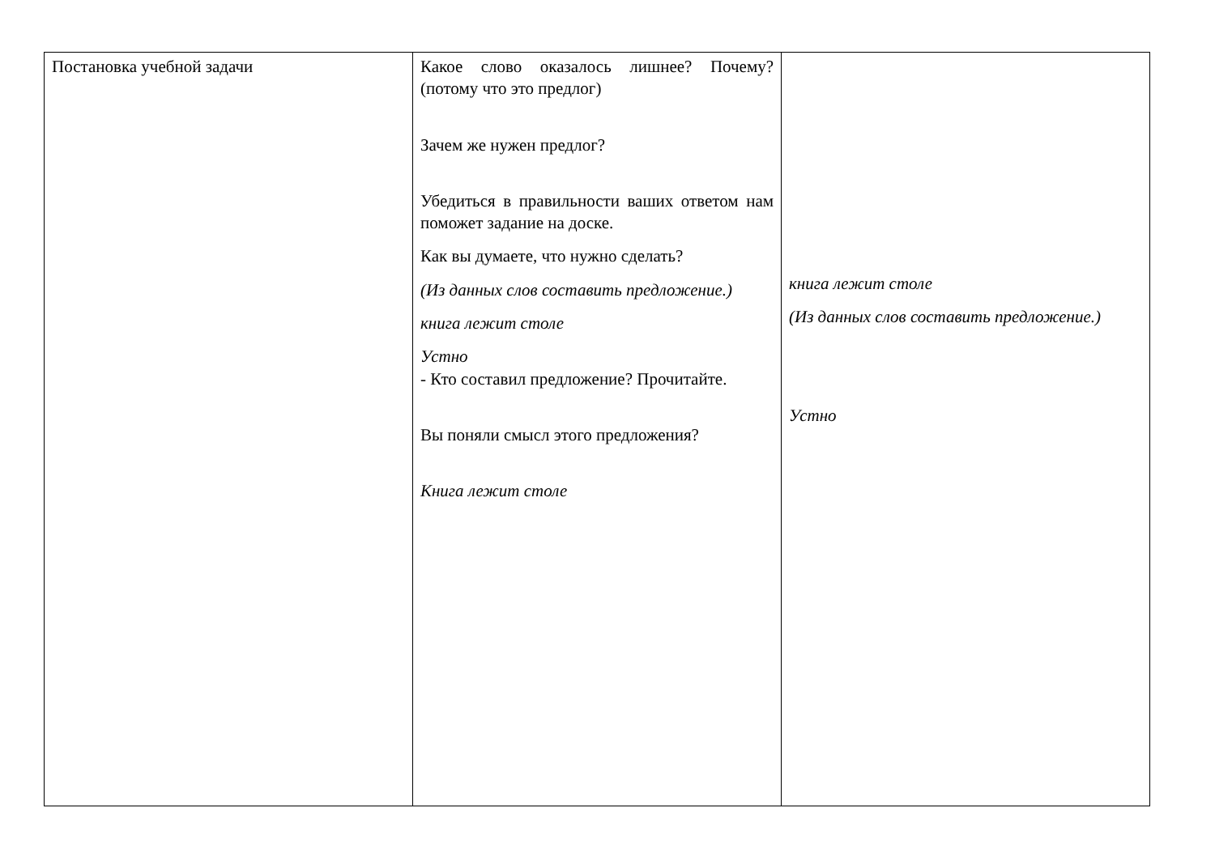| Постановка учебной задачи | Какое слово оказалось лишнее? Почему?(потому что это предлог) Зачем же нужен предлог? Убедиться в правильности ваших ответом нам поможет задание на доске. Как вы думаете, что нужно сделать? (Из данных слов составить предложение.) книга лежит столе Устно - Кто составил предложение? Прочитайте. Вы поняли смысл этого предложения? Книга лежит столе | книга лежит столе (Из данных слов составить предложение.) Устно |